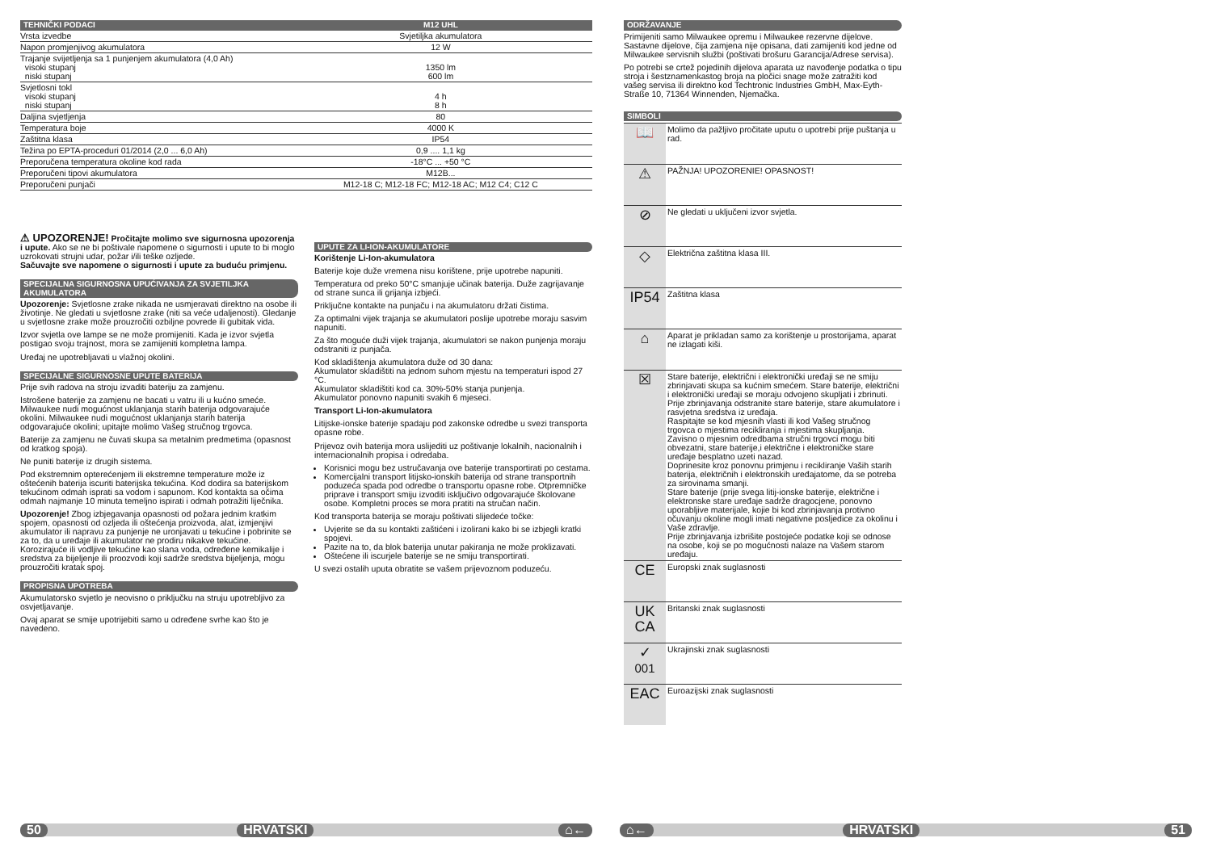| TEHNIČKI PODACI | M12 UHL |
| --- | --- |
| Vrsta izvedbe | Svjetiljka akumulatora |
| Napon promjenjivog akumulatora | 12 W |
| Trajanje svijetljenja sa 1 punjenjem akumulatora (4,0 Ah) visoki stupanj niski stupanj | 1350 lm 600 lm |
| Svjetlosni tokl visoki stupanj niski stupanj | 4 h 8 h |
| Daljina svjetljenja | 80 |
| Temperatura boje | 4000 K |
| Zaštitna klasa | IP54 |
| Težina po EPTA-proceduri 01/2014 (2,0 ... 6,0 Ah) | 0,9 .... 1,1 kg |
| Preporučena temperatura okoline kod rada | -18°C ... +50 °C |
| Preporučeni tipovi akumulatora | M12B... |
| Preporučeni punjači | M12-18 C; M12-18 FC; M12-18 AC; M12 C4; C12 C |
⚠ UPOZORENJE! Pročitajte molimo sve sigurnosna upozorenja i upute. Ako se ne bi poštivale napomene o sigurnosti i upute to bi moglo uzrokovati strujni udar, požar i/ili teške ozljede.
Sačuvajte sve napomene o sigurnosti i upute za buduću primjenu.
SPECIJALNA SIGURNOSNA UPUĆIVANJA ZA SVJETILJKA AKUMULATORA
Upozorenje: Svjetlosne zrake nikada ne usmjeravati direktno na osobe ili životinje. Ne gledati u svjetlosne zrake (niti sa veće udaljenosti). Gledanje u svjetlosne zrake može prouzročiti ozbiljne povrede ili gubitak vida.
Izvor svjetla ove lampe se ne može promijeniti. Kada je izvor svjetla postigao svoju trajnost, mora se zamijeniti kompletna lampa.
Uređaj ne upotrebljavati u vlažnoj okolini.
SPECIJALNE SIGURNOSNE UPUTE BATERIJA
Prije svih radova na stroju izvaditi bateriju za zamjenu.
Istrošene baterije za zamjenu ne bacati u vatru ili u kućno smeće. Milwaukee nudi mogućnost uklanjanja starih baterija odgovarajuće okolini. Milwaukee nudi mogućnost uklanjanja starih baterija odgovarajuće okolini; upitajte molimo Vašeg stručnog trgovca.
Baterije za zamjenu ne čuvati skupa sa metalnim predmetima (opasnost od kratkog spoja).
Ne puniti baterije iz drugih sistema.
Pod ekstremnim opterećenjem ili ekstremne temperature može iz oštećenih baterija iscuriti baterijska tekućina. Kod dodira sa baterijskom tekućinom odmah isprati sa vodom i sapunom. Kod kontakta sa očima odmah najmanje 10 minuta temeljno ispirati i odmah potražiti liječnika.
Upozorenje! Zbog izbjegavanja opasnosti od požara jednim kratkim spojem, opasnosti od ozljeda ili oštećenja proizvoda, alat, izmjenjivi akumulator ili napravu za punjenje ne uronjavati u tekućine i pobrinite se za to, da u uređaje ili akumulator ne prodiru nikakve tekućine. Korozirajuće ili vodljive tekućine kao slana voda, određene kemikalije i sredstva za bijeljenje ili proozvodi koji sadrže sredstva bijeljenja, mogu prouzročiti kratak spoj.
PROPISNA UPOTREBA
Akumulatorsko svjetlo je neovisno o priključku na struju upotrebljivo za osvjetljavanje.
Ovaj aparat se smije upotrijebiti samo u određene svrhe kao što je navedeno.
UPUTE ZA LI-ION-AKUMULATORE
Korištenje Li-Ion-akumulatora
Baterije koje duže vremena nisu korištene, prije upotrebe napuniti.
Temperatura od preko 50°C smanjuje učinak baterija. Duže zagrijavanje od strane sunca ili grijanja izbjeći.
Priključne kontakte na punjaču i na akumulatoru držati čistima.
Za optimalni vijek trajanja se akumulatori poslije upotrebe moraju sasvim napuniti.
Za što moguće duži vijek trajanja, akumulatori se nakon punjenja moraju odstraniti iz punjača.
Kod skladištenja akumulatora duže od 30 dana:
Akumulator skladištiti na jednom suhom mjestu na temperaturi ispod 27 °C.
Akumulator skladištiti kod ca. 30%-50% stanja punjenja.
Akumulator ponovno napuniti svakih 6 mjeseci.
Transport Li-Ion-akumulatora
Litijske-ionske baterije spadaju pod zakonske odredbe u svezi transporta opasne robe.
Prijevoz ovih baterija mora uslijediti uz poštivanje lokalnih, nacionalnih i internacionalnih propisa i odredaba.
Korisnici mogu bez ustručavanja ove baterije transportirati po cestama.
Komercijalni transport litijsko-ionskih baterija od strane transportnih poduzeća spada pod odredbe o transportu opasne robe. Otpremničke priprave i transport smiju izvoditi isključivo odgovarajuće školovane osobe. Kompletni proces se mora pratiti na stručan način.
Kod transporta baterija se moraju poštivati slijedeće točke:
Uvjerite se da su kontakti zaštićeni i izolirani kako bi se izbjegli kratki spojevi.
Pazite na to, da blok baterija unutar pakiranja ne može proklizavati.
Oštećene ili iscurjele baterije se ne smiju transportirati.
U svezi ostalih uputa obratite se vašem prijevoznom poduzeću.
ODRŽAVANJE
Primijeniti samo Milwaukee opremu i Milwaukee rezervne dijelove. Sastavne dijelove, čija zamjena nije opisana, dati zamijeniti kod jedne od Milwaukee servisnih službi (poštivati brošuru Garancija/Adrese servisa).
Po potrebi se crtež pojedinih dijelova aparata uz navođenje podatka o tipu stroja i šestznamenkastog broja na pločici snage može zatražiti kod vašeg servisa ili direktno kod Techtronic Industries GmbH, Max-Eyth-Straße 10, 71364 Winnenden, Njemačka.
SIMBOLI
| 📖 | Molimo da pažljivo pročitate uputu o upotrebi prije puštanja u rad. |
| ⚠ | PAŽNJA! UPOZORENIE! OPASNOST! |
| ⊘ | Ne gledati u uključeni izvor svjetla. |
| ◇ | Električna zaštitna klasa III. |
| IP54 | Zaštitna klasa |
| ⌂ | Aparat je prikladan samo za korištenje u prostorijama, aparat ne izlagati kiši. |
| ☒ | Stare baterije, električni i elektronički uređaji se ne smiju zbrinjavati skupa sa kućnim smećem. Stare baterije, električni i elektronički uređaji se moraju odvojeno skupljati i zbrinuti. Prije zbrinjavanja odstranite stare baterije, stare akumulatore i rasvjetna sredstva iz uređaja. Raspitajte se kod mjesnih vlasti ili kod Vašeg stručnog trgovca o mjestima recikliranja i mjestima skupljanja. Zavisno o mjesnim odredbama stručni trgovci mogu biti obvezatni, stare baterije,i električne i elektroničke stare uređaje besplatno uzeti nazad. Doprinesite kroz ponovnu primjenu i recikliranje Vaših starih baterija, električnih i elektronskih uređajatome, da se potreba za sirovinama smanji. Stare baterije (prije svega litij-ionske baterije, električne i elektronske stare uređaje sadrže dragocjene, ponovno uporabljive materijale, kojie bi kod zbrinjavanja protivno očuvanju okoline mogli imati negativne posljedice za okolinu i Vaše zdravlje. Prije zbrinjavanja izbrišite postojeće podatke koji se odnose na osobe, koji se po mogućnosti nalaze na Vašem starom uređaju. |
| CE | Europski znak suglasnosti |
| UK CA | Britanski znak suglasnosti |
| ✓ 001 | Ukrajinski znak suglasnosti |
| EAC | Euroazijski znak suglasnosti |
50 HRVATSKI ⌂← ⌂← HRVATSKI 51